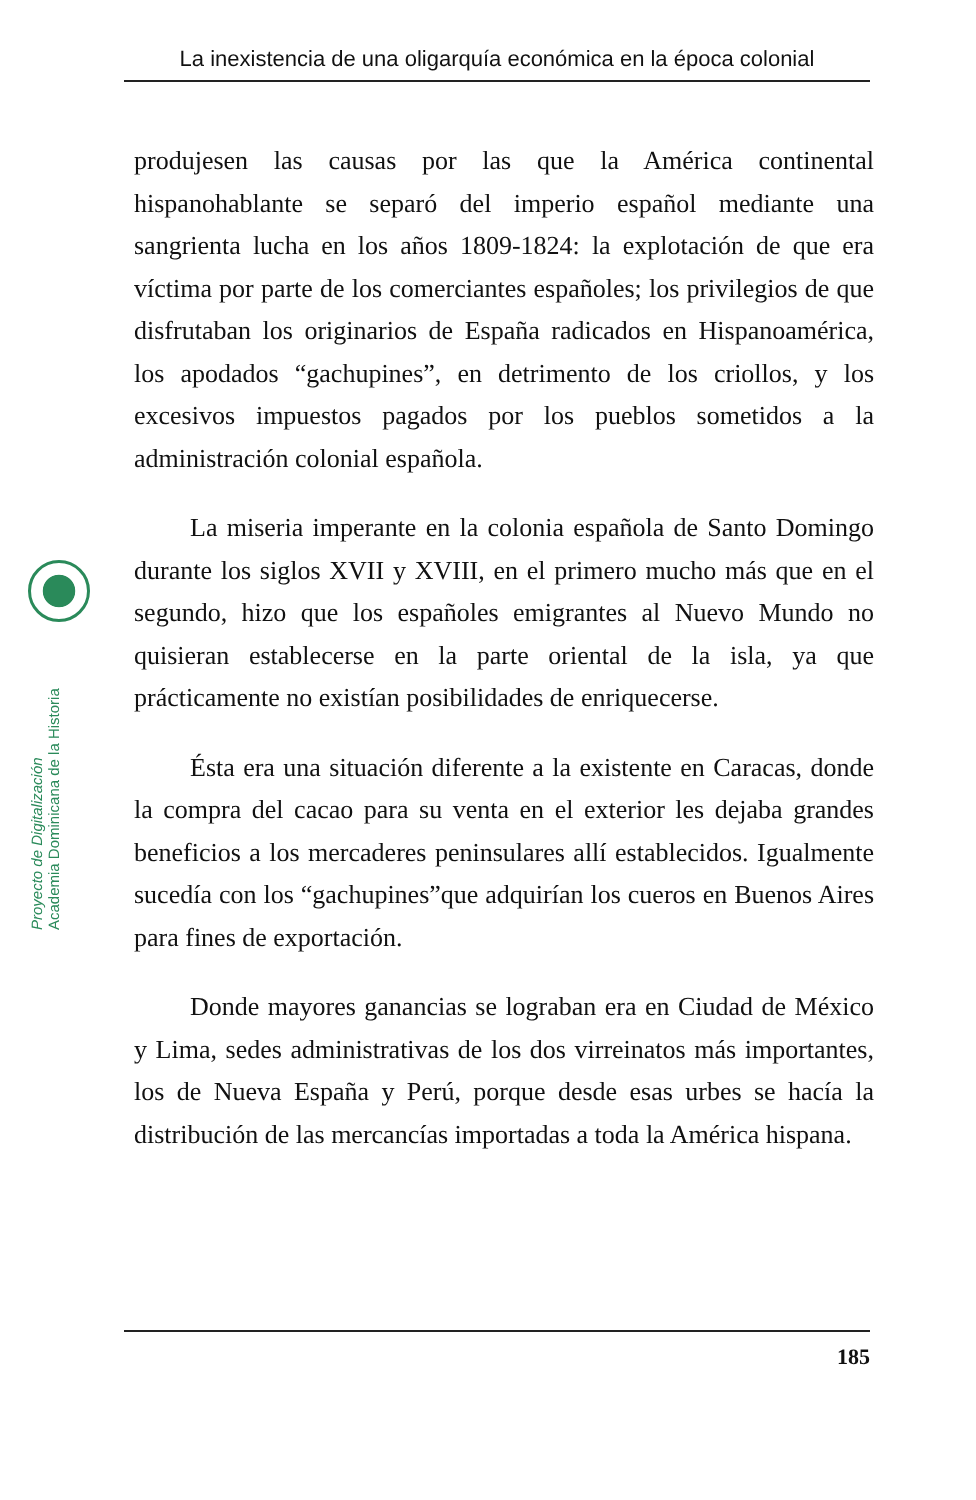La inexistencia de una oligarquía económica en la época colonial
Proyecto de Digitalización
Academia Dominicana de la Historia
produjesen las causas por las que la América continental hispanohablante se separó del imperio español mediante una sangrienta lucha en los años 1809-1824: la explotación de que era víctima por parte de los comerciantes españoles; los privilegios de que disfrutaban los originarios de España radicados en Hispanoamérica, los apodados “gachupines”, en detrimento de los criollos, y los excesivos impuestos pagados por los pueblos sometidos a la administración colonial española.
La miseria imperante en la colonia española de Santo Domingo durante los siglos XVII y XVIII, en el primero mucho más que en el segundo, hizo que los españoles emigrantes al Nuevo Mundo no quisieran establecerse en la parte oriental de la isla, ya que prácticamente no existían posibilidades de enriquecerse.
Ésta era una situación diferente a la existente en Caracas, donde la compra del cacao para su venta en el exterior les dejaba grandes beneficios a los mercaderes peninsulares allí establecidos. Igualmente sucedía con los “gachupines”que adquirían los cueros en Buenos Aires para fines de exportación.
Donde mayores ganancias se lograban era en Ciudad de México y Lima, sedes administrativas de los dos virreinatos más importantes, los de Nueva España y Perú, porque desde esas urbes se hacía la distribución de las mercancías importadas a toda la América hispana.
185